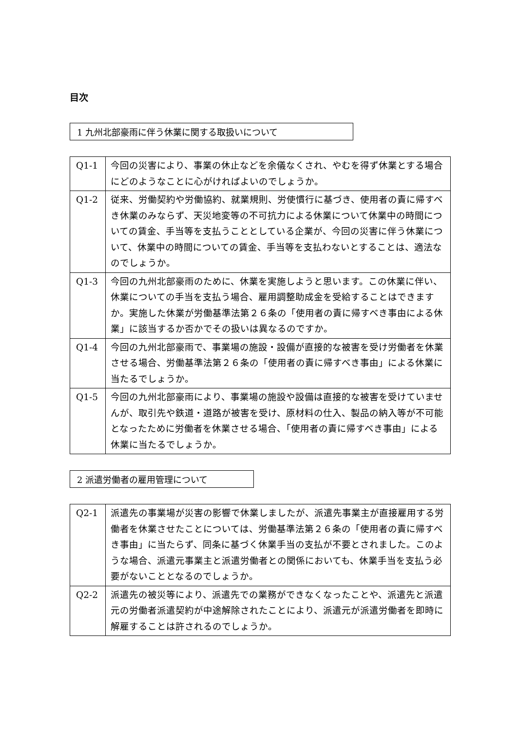目次
1 九州北部豪雨に伴う休業に関する取扱いについて
| Q1-1 | 今回の災害により、事業の休止などを余儀なくされ、やむを得ず休業とする場合にどのようなことに心がければよいのでしょうか。 |
| Q1-2 | 従来、労働契約や労働協約、就業規則、労使慣行に基づき、使用者の責に帰すべき休業のみならず、天災地変等の不可抗力による休業について休業中の時間についての賃金、手当等を支払うこととしている企業が、今回の災害に伴う休業について、休業中の時間についての賃金、手当等を支払わないとすることは、適法なのでしょうか。 |
| Q1-3 | 今回の九州北部豪雨のために、休業を実施しようと思います。この休業に伴い、休業についての手当を支払う場合、雇用調整助成金を受給することはできますか。実施した休業が労働基準法第２６条の「使用者の責に帰すべき事由による休業」に該当するか否かでその扱いは異なるのですか。 |
| Q1-4 | 今回の九州北部豪雨で、事業場の施設・設備が直接的な被害を受け労働者を休業させる場合、労働基準法第２６条の「使用者の責に帰すべき事由」による休業に当たるでしょうか。 |
| Q1-5 | 今回の九州北部豪雨により、事業場の施設や設備は直接的な被害を受けていませんが、取引先や鉄道・道路が被害を受け、原材料の仕入、製品の納入等が不可能となったために労働者を休業させる場合、「使用者の責に帰すべき事由」による休業に当たるでしょうか。 |
2 派遣労働者の雇用管理について
| Q2-1 | 派遣先の事業場が災害の影響で休業しましたが、派遣先事業主が直接雇用する労働者を休業させたことについては、労働基準法第２６条の「使用者の責に帰すべき事由」に当たらず、同条に基づく休業手当の支払が不要とされました。このような場合、派遣元事業主と派遣労働者との関係においても、休業手当を支払う必要がないこととなるのでしょうか。 |
| Q2-2 | 派遣先の被災等により、派遣先での業務ができなくなったことや、派遣先と派遣元の労働者派遣契約が中途解除されたことにより、派遣元が派遣労働者を即時に解雇することは許されるのでしょうか。 |